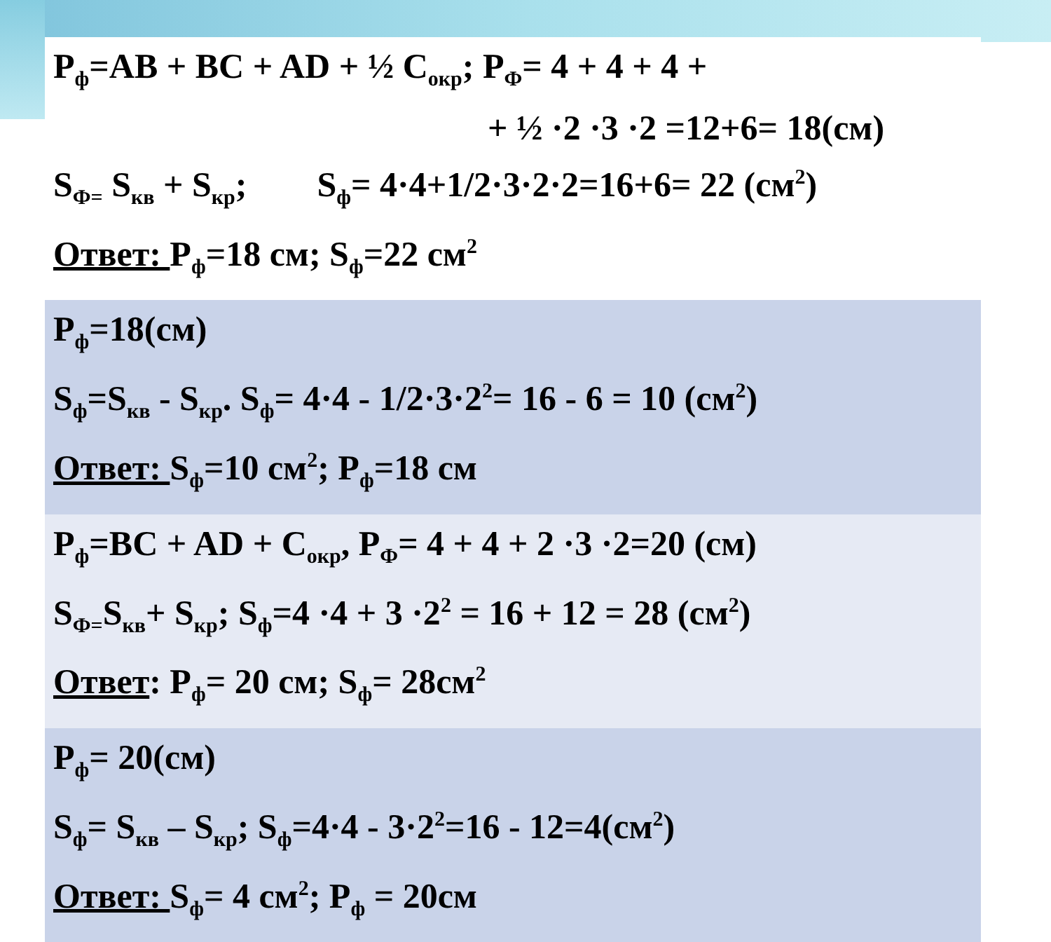| P<sub>ф</sub>=AB + BC + AD + ½ C<sub>окр</sub>; P<sub>Ф</sub>= 4 + 4 + 4 + + ½ ·2 ·3 ·2 =12+6= 18(см) S<sub>Ф=</sub> S<sub>кв</sub> + S<sub>кр</sub>; S<sub>ф</sub>= 4·4+1/2·3·2·2=16+6= 22 (см<sup>2</sup>) Ответ: P<sub>ф</sub>=18 см; S<sub>ф</sub>=22 см<sup>2</sup> |
| P<sub>ф</sub>=18(см) S<sub>ф</sub>=S<sub>кв</sub> - S<sub>кр</sub>. S<sub>ф</sub>= 4·4 - 1/2·3·2<sup>2</sup>= 16 - 6 = 10 (см<sup>2</sup>) Ответ: S<sub>ф</sub>=10 см<sup>2</sup>; P<sub>ф</sub>=18 см |
| P<sub>ф</sub>=BC + AD + C<sub>окр</sub>, P<sub>Ф</sub>= 4 + 4 + 2 ·3 ·2=20 (см) S<sub>Ф=</sub>S<sub>кв</sub>+ S<sub>кр</sub>; S<sub>ф</sub>=4 ·4 + 3 ·2<sup>2</sup> = 16 + 12 = 28 (см<sup>2</sup>) Ответ : P<sub>ф</sub>= 20 см; S<sub>ф</sub>= 28см<sup>2</sup> |
| P<sub>ф</sub>= 20(см) S<sub>ф</sub>= S<sub>кв</sub> – S<sub>кр</sub>; S<sub>ф</sub>=4·4 - 3·2<sup>2</sup>=16 - 12=4(см<sup>2</sup>) Ответ: S<sub>ф</sub>= 4 см<sup>2</sup>; P<sub>ф</sub> = 20см |